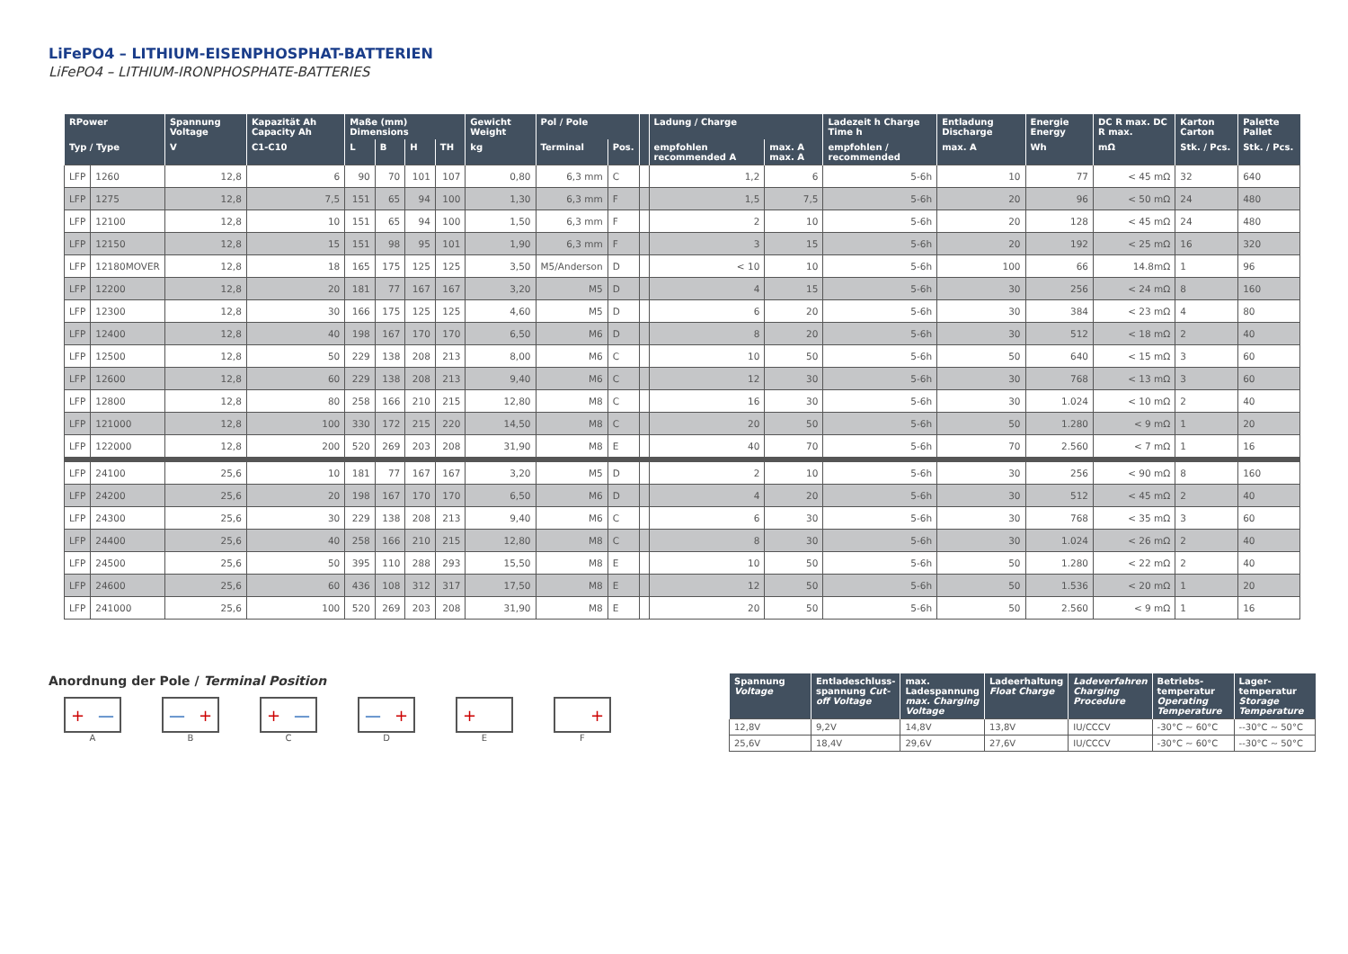LiFePO4 – LITHIUM-EISENPHOSPHAT-BATTERIEN
LiFePO4 – LITHIUM-IRONPHOSPHATE-BATTERIES
| RPower | | Spannung Voltage | Kapazität Ah Capacity Ah | Maße (mm) Dimensions | | | | Gewicht Weight | Pol / Pole | | | Ladung / Charge | | Ladezeit h Charge Time h | Entladung Discharge | Energie Energy | DC R max. DC R max. | Karton Carton | Palette Pallet |
| --- | --- | --- | --- | --- | --- | --- | --- | --- | --- | --- | --- | --- | --- | --- | --- | --- | --- | --- | --- |
| Typ / Type | | V | C1-C10 | L | B | H | TH | kg | Terminal | Pos. | | empfohlen recommended A | max. A max. A | empfohlen / recommended | max. A | Wh | mΩ | Stk. / Pcs. | Stk. / Pcs. |
| LFP | 1260 | 12,8 | 6 | 90 | 70 | 101 | 107 | 0,80 | 6,3 mm | C | | 1,2 | 6 | 5-6h | 10 | 77 | < 45 mΩ | 32 | 640 |
| LFP | 1275 | 12,8 | 7,5 | 151 | 65 | 94 | 100 | 1,30 | 6,3 mm | F | | 1,5 | 7,5 | 5-6h | 20 | 96 | < 50 mΩ | 24 | 480 |
| LFP | 12100 | 12,8 | 10 | 151 | 65 | 94 | 100 | 1,50 | 6,3 mm | F | | 2 | 10 | 5-6h | 20 | 128 | < 45 mΩ | 24 | 480 |
| LFP | 12150 | 12,8 | 15 | 151 | 98 | 95 | 101 | 1,90 | 6,3 mm | F | | 3 | 15 | 5-6h | 20 | 192 | < 25 mΩ | 16 | 320 |
| LFP | 12180MOVER | 12,8 | 18 | 165 | 175 | 125 | 125 | 3,50 | M5/Anderson | D | | < 10 | 10 | 5-6h | 100 | 66 | 14.8mΩ | 1 | 96 |
| LFP | 12200 | 12,8 | 20 | 181 | 77 | 167 | 167 | 3,20 | M5 | D | | 4 | 15 | 5-6h | 30 | 256 | < 24 mΩ | 8 | 160 |
| LFP | 12300 | 12,8 | 30 | 166 | 175 | 125 | 125 | 4,60 | M5 | D | | 6 | 20 | 5-6h | 30 | 384 | < 23 mΩ | 4 | 80 |
| LFP | 12400 | 12,8 | 40 | 198 | 167 | 170 | 170 | 6,50 | M6 | D | | 8 | 20 | 5-6h | 30 | 512 | < 18 mΩ | 2 | 40 |
| LFP | 12500 | 12,8 | 50 | 229 | 138 | 208 | 213 | 8,00 | M6 | C | | 10 | 50 | 5-6h | 50 | 640 | < 15 mΩ | 3 | 60 |
| LFP | 12600 | 12,8 | 60 | 229 | 138 | 208 | 213 | 9,40 | M6 | C | | 12 | 30 | 5-6h | 30 | 768 | < 13 mΩ | 3 | 60 |
| LFP | 12800 | 12,8 | 80 | 258 | 166 | 210 | 215 | 12,80 | M8 | C | | 16 | 30 | 5-6h | 30 | 1.024 | < 10 mΩ | 2 | 40 |
| LFP | 121000 | 12,8 | 100 | 330 | 172 | 215 | 220 | 14,50 | M8 | C | | 20 | 50 | 5-6h | 50 | 1.280 | < 9 mΩ | 1 | 20 |
| LFP | 122000 | 12,8 | 200 | 520 | 269 | 203 | 208 | 31,90 | M8 | E | | 40 | 70 | 5-6h | 70 | 2.560 | < 7 mΩ | 1 | 16 |
| LFP | 24100 | 25,6 | 10 | 181 | 77 | 167 | 167 | 3,20 | M5 | D | | 2 | 10 | 5-6h | 30 | 256 | < 90 mΩ | 8 | 160 |
| LFP | 24200 | 25,6 | 20 | 198 | 167 | 170 | 170 | 6,50 | M6 | D | | 4 | 20 | 5-6h | 30 | 512 | < 45 mΩ | 2 | 40 |
| LFP | 24300 | 25,6 | 30 | 229 | 138 | 208 | 213 | 9,40 | M6 | C | | 6 | 30 | 5-6h | 30 | 768 | < 35 mΩ | 3 | 60 |
| LFP | 24400 | 25,6 | 40 | 258 | 166 | 210 | 215 | 12,80 | M8 | C | | 8 | 30 | 5-6h | 30 | 1.024 | < 26 mΩ | 2 | 40 |
| LFP | 24500 | 25,6 | 50 | 395 | 110 | 288 | 293 | 15,50 | M8 | E | | 10 | 50 | 5-6h | 50 | 1.280 | < 22 mΩ | 2 | 40 |
| LFP | 24600 | 25,6 | 60 | 436 | 108 | 312 | 317 | 17,50 | M8 | E | | 12 | 50 | 5-6h | 50 | 1.536 | < 20 mΩ | 1 | 20 |
| LFP | 241000 | 25,6 | 100 | 520 | 269 | 203 | 208 | 31,90 | M8 | E | | 20 | 50 | 5-6h | 50 | 2.560 | < 9 mΩ | 1 | 16 |
Anordnung der Pole / Terminal Position
+ —
A
— +
B
+ —
C
— +
D
+
E
+
F
| Spannung Voltage | Entladeschluss-spannung Cut-off Voltage | max. Ladespannung max. Charging Voltage | Ladeerhaltung Float Charge | Ladeverfahren Charging Procedure | Betriebs-temperatur Operating Temperature | Lager-temperatur Storage Temperature |
| --- | --- | --- | --- | --- | --- | --- |
| 12,8V | 9,2V | 14,8V | 13,8V | IU/CCCV | -30°C ~ 60°C | --30°C ~ 50°C |
| 25,6V | 18,4V | 29,6V | 27,6V | IU/CCCV | -30°C ~ 60°C | --30°C ~ 50°C |